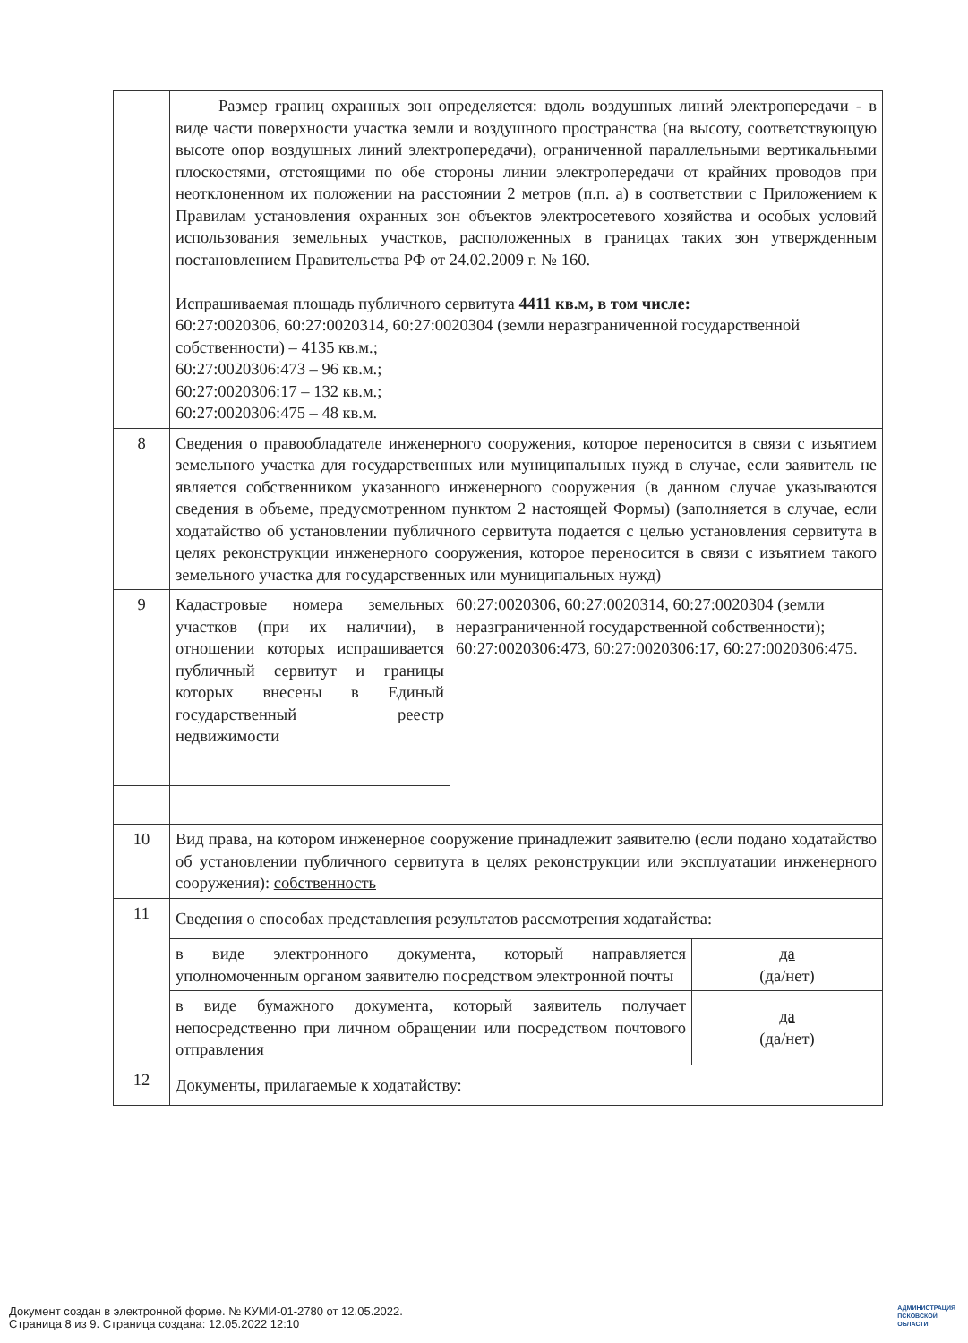| | Размер границ охранных зон определяется: вдоль воздушных линий электропередачи - в виде части поверхности участка земли и воздушного пространства (на высоту, соответствующую высоте опор воздушных линий электропередачи), ограниченной параллельными вертикальными плоскостями, отстоящими по обе стороны линии электропередачи от крайних проводов при неотклоненном их положении на расстоянии 2 метров (п.п. а) в соответствии с Приложением к Правилам установления охранных зон объектов электросетевого хозяйства и особых условий использования земельных участков, расположенных в границах таких зон утвержденным постановлением Правительства РФ от 24.02.2009 г. № 160. Испрашиваемая площадь публичного сервитута 4411 кв.м, в том числе: 60:27:0020306, 60:27:0020314, 60:27:0020304 (земли неразграниченной государственной собственности) – 4135 кв.м.; 60:27:0020306:473 – 96 кв.м.; 60:27:0020306:17 – 132 кв.м.; 60:27:0020306:475 – 48 кв.м. | | |
| 8 | Сведения о правообладателе инженерного сооружения, которое переносится в связи с изъятием земельного участка для государственных или муниципальных нужд в случае, если заявитель не является собственником указанного инженерного сооружения (в данном случае указываются сведения в объеме, предусмотренном пунктом 2 настоящей Формы) (заполняется в случае, если ходатайство об установлении публичного сервитута подается с целью установления сервитута в целях реконструкции инженерного сооружения, которое переносится в связи с изъятием такого земельного участка для государственных или муниципальных нужд) | | |
| 9 | Кадастровые номера земельных участков (при их наличии), в отношении которых испрашивается публичный сервитут и границы которых внесены в Единый государственный реестр недвижимости | 60:27:0020306, 60:27:0020314, 60:27:0020304 (земли неразграниченной государственной собственности); 60:27:0020306:473, 60:27:0020306:17, 60:27:0020306:475. | |
| 10 | Вид права, на котором инженерное сооружение принадлежит заявителю (если подано ходатайство об установлении публичного сервитута в целях реконструкции или эксплуатации инженерного сооружения): собственность | | |
| 11 | Сведения о способах представления результатов рассмотрения ходатайства: | | |
| | в виде электронного документа, который направляется уполномоченным органом заявителю посредством электронной почты | | да (да/нет) |
| | в виде бумажного документа, который заявитель получает непосредственно при личном обращении или посредством почтового отправления | | да (да/нет) |
| 12 | Документы, прилагаемые к ходатайству: | | |
Документ создан в электронной форме. № КУМИ-01-2780 от 12.05.2022.
Страница 8 из 9. Страница создана: 12.05.2022 12:10
АДМИНИСТРАЦИЯ
ПСКОВСКОЙ
ОБЛАСТИ